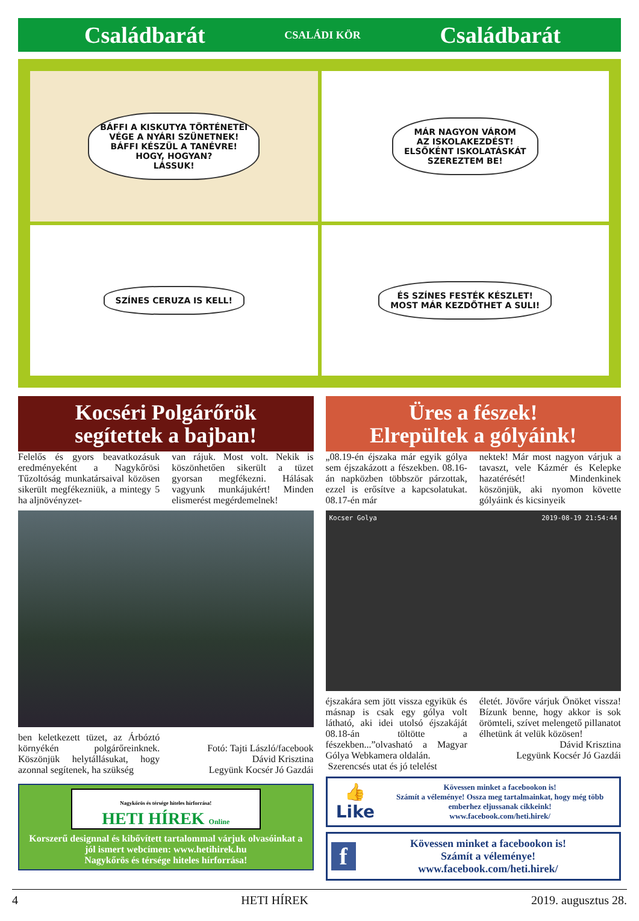Családbarát CSALÁDI KÖR Családbarát
BÁFFI A KISKUTYA TÖRTÉNETEI
VÉGE A NYÁRI SZÜNETNEK!
BÁFFI KÉSZÜL A TANÉVRE!
HOGY, HOGYAN?
LÁSSUK!
MÁR NAGYON VÁROM
AZ ISKOLAKEZDÉST!
ELSŐKÉNT ISKOLATÁSKÁT
SZEREZTEM BE!
SZÍNES CERUZA IS KELL!
ÉS SZÍNES FESTÉK KÉSZLET!
MOST MÁR KEZDŐTHET A SULI!
Kocséri Polgárőrök
segítettek a bajban!
Felelős és gyors beavatkozásuk eredményeként a Nagykőrösi Tűzoltóság munkatársaival közösen sikerült megfékezniük, a mintegy 5 ha aljnövényzet-
van rájuk. Most volt. Nekik is köszönhetően sikerült a tüzet gyorsan megfékezni. Hálásak vagyunk munkájukért! Minden elismerést megérdemelnek!
ben keletkezett tüzet, az Árbóztó környékén polgárőreinknek. Köszönjük helytállásukat, hogy azonnal segítenek, ha szükség
Fotó: Tajti László/facebook
Dávid Krisztina
Legyünk Kocsér Jó Gazdái
Nagykőrös és térsége hiteles hírforrása!
HETI HÍREK Online
Korszerű designnal és kibővített tartalommal várjuk olvasóinkat a jól ismert webcímen: www.hetihirek.hu
Nagykőrös és térsége hiteles hírforrása!
Üres a fészek!
Elrepültek a gólyáink!
„08.19-én éjszaka már egyik gólya sem éjszakázott a fészekben. 08.16-án napközben többször párzottak, ezzel is erősítve a kapcsolatukat. 08.17-én már
nektek! Már most nagyon várjuk a tavaszt, vele Kázmér és Kelepke hazatérését! Mindenkinek köszönjük, aki nyomon követte gólyáink és kicsinyeik
Kocser Golya 2019-08-19 21:54:44
éjszakára sem jött vissza egyikük és másnap is csak egy gólya volt látható, aki idei utolsó éjszakáját 08.18-án töltötte a fészekben...”olvasható a Magyar Gólya Webkamera oldalán.
Szerencsés utat és jó telelést
életét. Jövőre várjuk Önöket vissza! Bízunk benne, hogy akkor is sok örömteli, szívet melengető pillanatot élhetünk át velük közösen!
Dávid Krisztina
Legyünk Kocsér Jó Gazdái
👍 Like Kövessen minket a facebookon is!
Számít a véleménye! Ossza meg tartalmainkat, hogy még több emberhez eljussanak cikkeink!
www.facebook.com/heti.hirek/
f Kövessen minket a facebookon is!
Számít a véleménye!
www.facebook.com/heti.hirek/
4 HETI HÍREK 2019. augusztus 28.